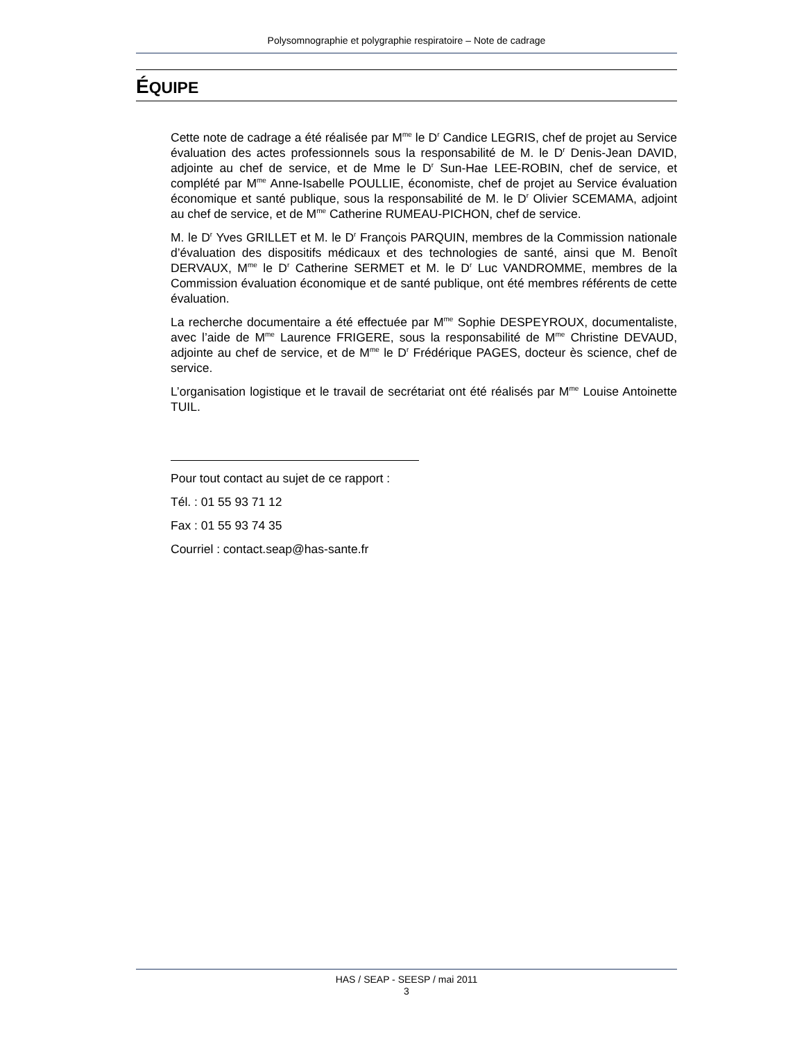Polysomnographie et polygraphie respiratoire – Note de cadrage
ÉQUIPE
Cette note de cadrage a été réalisée par M<sup>me</sup> le D<sup>r</sup> Candice LEGRIS, chef de projet au Service évaluation des actes professionnels sous la responsabilité de M. le D<sup>r</sup> Denis-Jean DAVID, adjointe au chef de service, et de Mme le D<sup>r</sup> Sun-Hae LEE-ROBIN, chef de service, et complété par M<sup>me</sup> Anne-Isabelle POULLIE, économiste, chef de projet au Service évaluation économique et santé publique, sous la responsabilité de M. le D<sup>r</sup> Olivier SCEMAMA, adjoint au chef de service, et de M<sup>me</sup> Catherine RUMEAU-PICHON, chef de service.
M. le D<sup>r</sup> Yves GRILLET et M. le D<sup>r</sup> François PARQUIN, membres de la Commission nationale d’évaluation des dispositifs médicaux et des technologies de santé, ainsi que M. Benoît DERVAUX, M<sup>me</sup> le D<sup>r</sup> Catherine SERMET et M. le D<sup>r</sup> Luc VANDROMME, membres de la Commission évaluation économique et de santé publique, ont été membres référents de cette évaluation.
La recherche documentaire a été effectuée par M<sup>me</sup> Sophie DESPEYROUX, documentaliste, avec l’aide de M<sup>me</sup> Laurence FRIGERE, sous la responsabilité de M<sup>me</sup> Christine DEVAUD, adjointe au chef de service, et de M<sup>me</sup> le D<sup>r</sup> Frédérique PAGES, docteur ès science, chef de service.
L’organisation logistique et le travail de secrétariat ont été réalisés par M<sup>me</sup> Louise Antoinette TUIL.
Pour tout contact au sujet de ce rapport :
Tél. : 01 55 93 71 12
Fax : 01 55 93 74 35
Courriel : contact.seap@has-sante.fr
HAS / SEAP - SEESP / mai 2011
3